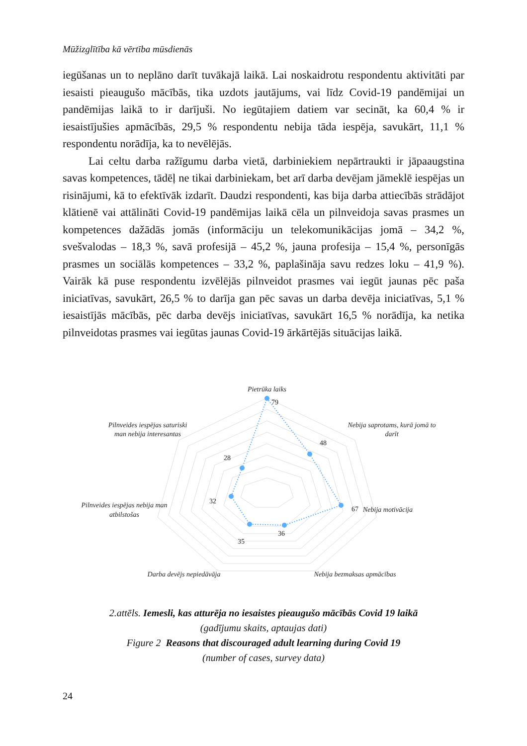Mūžizglītība kā vērtība mūsdienās
iegūšanas un to neplāno darīt tuvākajā laikā. Lai noskaidrotu respondentu aktivitāti par iesaisti pieaugušo mācībās, tika uzdots jautājums, vai līdz Covid-19 pandēmijai un pandēmijas laikā to ir darījuši. No iegūtajiem datiem var secināt, ka 60,4 % ir iesaistījušies apmācībās, 29,5 % respondentu nebija tāda iespēja, savukārt, 11,1 % respondentu norādīja, ka to nevēlējās.
Lai celtu darba ražīgumu darba vietā, darbiniekiem nepārtraukti ir jāpaaugstina savas kompetences, tādēļ ne tikai darbiniekam, bet arī darba devējam jāmeklē iespējas un risinājumi, kā to efektīvāk izdarīt. Daudzi respondenti, kas bija darba attiecībās strādājot klātienē vai attālināti Covid-19 pandēmijas laikā cēla un pilnveidoja savas prasmes un kompetences dažādās jomās (informāciju un telekomunikācijas jomā – 34,2 %, svešvalodas – 18,3 %, savā profesijā – 45,2 %, jauna profesija – 15,4 %, personīgās prasmes un sociālās kompetences – 33,2 %, paplašināja savu redzes loku – 41,9 %). Vairāk kā puse respondentu izvēlējās pilnveidot prasmes vai iegūt jaunas pēc paša iniciatīvas, savukārt, 26,5 % to darīja gan pēc savas un darba devēja iniciatīvas, 5,1 % iesaistījās mācībās, pēc darba devējs iniciatīvas, savukārt 16,5 % norādīja, ka netika pilnveidotas prasmes vai iegūtas jaunas Covid-19 ārkārtējās situācijas laikā.
79
48
67
36
35
32
28
Pietrūka laiks
Nebija saprotams, kurā jomā to
darīt
Nebija motivācija
Nebija bezmaksas apmācības
Darba devējs nepiedāvāja
Pilnveides iespējas nebija man
atbilstošas
Pilnveides iespējas saturiski
man nebija interesantas
2.attēls. Iemesli, kas atturēja no iesaistes pieaugušo mācībās Covid 19 laikā
(gadījumu skaits, aptaujas dati)
Figure 2 Reasons that discouraged adult learning during Covid 19
(number of cases, survey data)
24